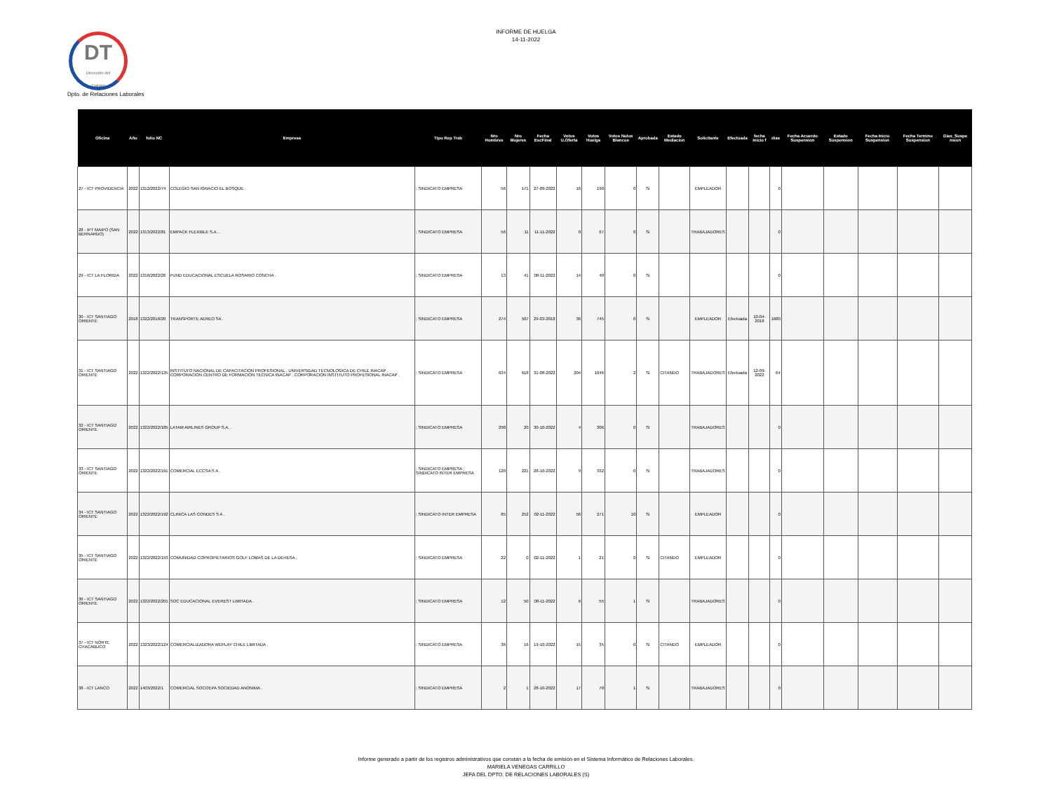INFORME DE HUELGA
14-11-2022
DT
Dirección del
Trabajo
Dpto. de Relaciones Laborales
| Oficina | Año | folio NC | Empresa | Tipo Rep Trab | Nro Hombres | Nro Mujeres | Fecha EscFinal | Votos U.Oferta | Votos Huelga | Votos Nulos Blancos | Aprobada | Estado Mediacion | Solicitante | Efectuada | fecha inicio f | dias | Fecha Acuerdo Suspension | Estado Suspension | Fecha Inicio Suspension | Fecha Termino Suspension | Dias_Suspe nsion |
| --- | --- | --- | --- | --- | --- | --- | --- | --- | --- | --- | --- | --- | --- | --- | --- | --- | --- | --- | --- | --- | --- |
| 27 - ICT PROVIDENCIA | 2022 | 1312/2022/74 | COLEGIO SAN IGNACIO EL BOSQUE . | ; SINDICATO EMPRESA | 56 | 171 | 27-09-2022 | 16 | 190 | 0 | Si | | EMPLEADOR | | | 0 | | | | | |
| 28 - IPT MAIPO (SAN BERNARDO) | 2022 | 1313/2022/81 | EMPACK FLEXIBLE S.A. . | ; SINDICATO EMPRESA | 56 | 11 | 11-11-2022 | 0 | 67 | 0 | Si | | TRABAJADORES | | | 0 | | | | | |
| 29 - ICT LA FLORIDA | 2022 | 1316/2022/26 | FUND EDUCACIONAL ESCUELA ROSARIO CONCHA . | ; SINDICATO EMPRESA | 13 | 41 | 08-11-2022 | 14 | 40 | 0 | Si | | | | | 0 | | | | | |
| 30 - ICT SANTIAGO ORIENTE | 2018 | 1322/2018/20 | TRANSPORTE AEREO SA . | ; SINDICATO EMPRESA | 274 | 507 | 29-03-2018 | 36 | 745 | 0 | Si | | EMPLEADOR | Efectuada | 10-04-2018 | 1680 | | | | | |
| 31 - ICT SANTIAGO ORIENTE | 2022 | 1322/2022/135 | INSTITUTO NACIONAL DE CAPACITACION PROFESIONAL . UNIVERSIDAD TECNOLOGICA DE CHILE INACAP . CORPORACION CENTRO DE FORMACION TECNICA INACAP . CORPORACION INSTITUTO PROFESIONAL INACAP . | ; SINDICATO EMPRESA | 634 | 618 | 31-08-2022 | 204 | 1046 | 2 | Si | CITANDO | TRABAJADORES | Efectuada | 12-09-2022 | 64 | | | | | |
| 32 - ICT SANTIAGO ORIENTE | 2022 | 1322/2022/185 | LATAM AIRLINES GROUP S.A. . | ; SINDICATO EMPRESA | 290 | 20 | 30-10-2022 | 4 | 306 | 0 | Si | | TRABAJADORES | | | 0 | | | | | |
| 33 - ICT SANTIAGO ORIENTE | 2022 | 1322/2022/191 | COMERCIAL ECCSA S A . | ; SINDICATO EMPRESA ; SINDICATO INTER EMPRESA | 120 | 221 | 28-10-2022 | 9 | 332 | 0 | Si | | TRABAJADORES | | | 0 | | | | | |
| 34 - ICT SANTIAGO ORIENTE | 2022 | 1322/2022/192 | CLINICA LAS CONDES S A . | ; SINDICATO INTER EMPRESA | 85 | 252 | 02-11-2022 | 56 | 271 | 10 | Si | | EMPLEADOR | | | 0 | | | | | |
| 35 - ICT SANTIAGO ORIENTE | 2022 | 1322/2022/193 | COMUNIDAD COPROPIETARIOS GOLF LOMAS DE LA DEHESA . | ; SINDICATO EMPRESA | 22 | 0 | 02-11-2022 | 1 | 21 | 0 | Si | CITANDO | EMPLEADOR | | | 0 | | | | | |
| 36 - ICT SANTIAGO ORIENTE | 2022 | 1322/2022/201 | SOC EDUCACIONAL EVEREST LIMITADA . | ; SINDICATO EMPRESA | 12 | 50 | 08-11-2022 | 6 | 55 | 1 | Si | | TRABAJADORES | | | 0 | | | | | |
| 37 - ICT NORTE CHACABUCO | 2022 | 1323/2022/124 | COMERCIALIZADORA WEPLAY CHILE LIMITADA . | ; SINDICATO EMPRESA | 36 | 16 | 19-10-2022 | 15 | 35 | 0 | Si | CITANDO | EMPLEADOR | | | 0 | | | | | |
| 38 - ICT LANCO | 2022 | 1403/2022/1 | COMERCIAL SOCOEPA SOCIEDAD ANONIMA . | ; SINDICATO EMPRESA | 2 | 1 | 28-10-2022 | 17 | 70 | 1 | Si | | TRABAJADORES | | | 0 | | | | | |
Informe generado a partir de los registros administrativos que constan a la fecha de emisión en el Sistema Informático de Relaciones Laborales.
MARIELA VENEGAS CARRILLO
JEFA DEL DPTO. DE RELACIONES LABORALES (S)